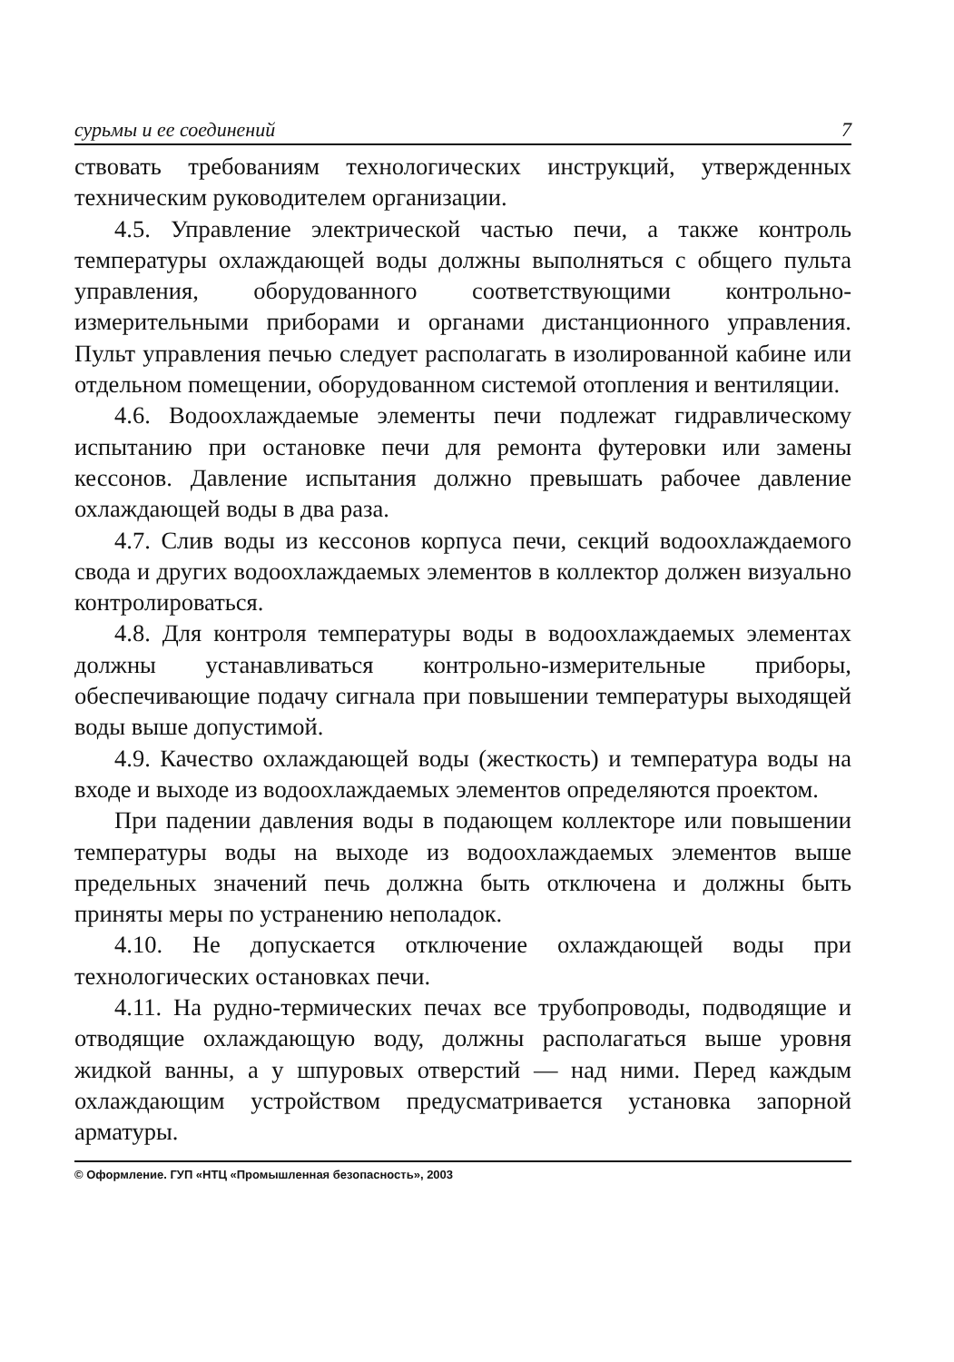сурьмы и ее соединений 7
ствовать требованиям технологических инструкций, утвержденных техническим руководителем организации.
4.5. Управление электрической частью печи, а также контроль температуры охлаждающей воды должны выполняться с общего пульта управления, оборудованного соответствующими контрольно-измерительными приборами и органами дистанционного управления. Пульт управления печью следует располагать в изолированной кабине или отдельном помещении, оборудованном системой отопления и вентиляции.
4.6. Водоохлаждаемые элементы печи подлежат гидравлическому испытанию при остановке печи для ремонта футеровки или замены кессонов. Давление испытания должно превышать рабочее давление охлаждающей воды в два раза.
4.7. Слив воды из кессонов корпуса печи, секций водоохлаждаемого свода и других водоохлаждаемых элементов в коллектор должен визуально контролироваться.
4.8. Для контроля температуры воды в водоохлаждаемых элементах должны устанавливаться контрольно-измерительные приборы, обеспечивающие подачу сигнала при повышении температуры выходящей воды выше допустимой.
4.9. Качество охлаждающей воды (жесткость) и температура воды на входе и выходе из водоохлаждаемых элементов определяются проектом.
При падении давления воды в подающем коллекторе или повышении температуры воды на выходе из водоохлаждаемых элементов выше предельных значений печь должна быть отключена и должны быть приняты меры по устранению неполадок.
4.10. Не допускается отключение охлаждающей воды при технологических остановках печи.
4.11. На рудно-термических печах все трубопроводы, подводящие и отводящие охлаждающую воду, должны располагаться выше уровня жидкой ванны, а у шпуровых отверстий — над ними. Перед каждым охлаждающим устройством предусматривается установка запорной арматуры.
© Оформление. ГУП «НТЦ «Промышленная безопасность», 2003